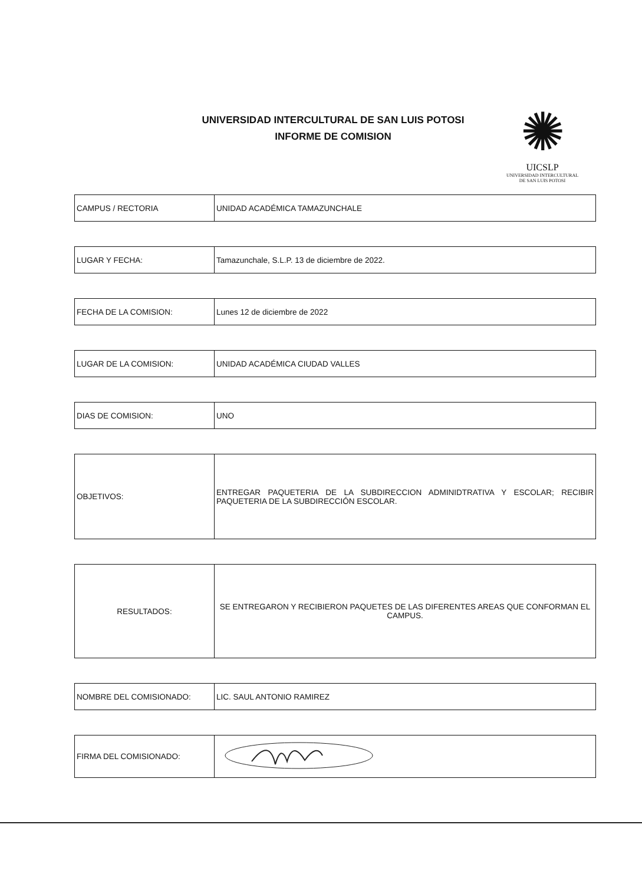UNIVERSIDAD INTERCULTURAL DE SAN LUIS POTOSI
INFORME DE COMISION
✺
UICSLP
UNIVERSIDAD INTERCULTURAL
DE SAN LUIS POTOSI
| CAMPUS / RECTORIA | UNIDAD ACADÉMICA TAMAZUNCHALE |
| LUGAR Y FECHA: | Tamazunchale, S.L.P. 13 de diciembre de 2022. |
| FECHA DE LA COMISION: | Lunes 12 de diciembre de 2022 |
| LUGAR DE LA COMISION: | UNIDAD ACADÉMICA CIUDAD VALLES |
| DIAS DE COMISION: | UNO |
| OBJETIVOS: | ENTREGAR PAQUETERIA DE LA SUBDIRECCION ADMINIDTRATIVA Y ESCOLAR; RECIBIR PAQUETERIA DE LA SUBDIRECCIÓN ESCOLAR. |
| RESULTADOS: | SE ENTREGARON Y RECIBIERON PAQUETES DE LAS DIFERENTES AREAS QUE CONFORMAN EL CAMPUS. |
| NOMBRE DEL COMISIONADO: | LIC. SAUL ANTONIO RAMIREZ |
| FIRMA DEL COMISIONADO: | |